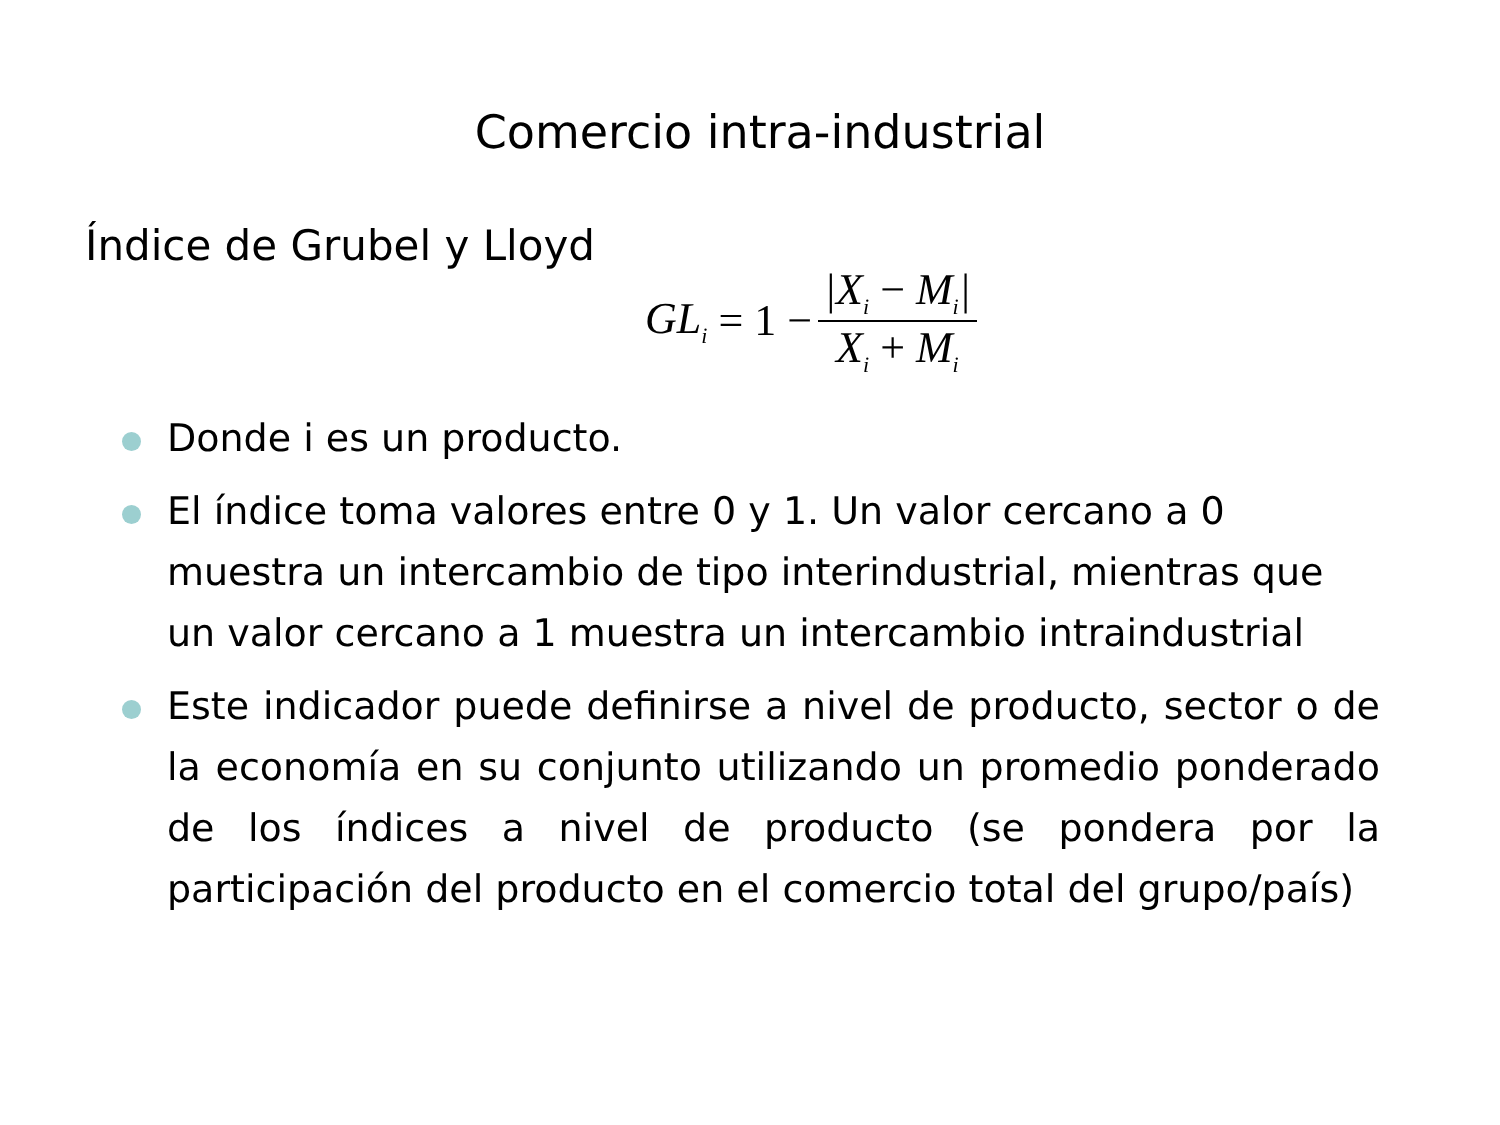Comercio intra-industrial
Índice de Grubel y Lloyd
GL<sub>i</sub> = 1 − |X<sub>i</sub> − M<sub>i</sub>| X<sub>i</sub> + M<sub>i</sub>
Donde i es un producto.
El índice toma valores entre 0 y 1. Un valor cercano a 0 muestra un intercambio de tipo interindustrial, mientras que un valor cercano a 1 muestra un intercambio intraindustrial
Este indicador puede definirse a nivel de producto, sector o de la economía en su conjunto utilizando un promedio ponderado de los índices a nivel de producto (se pondera por la participación del producto en el comercio total del grupo/país)